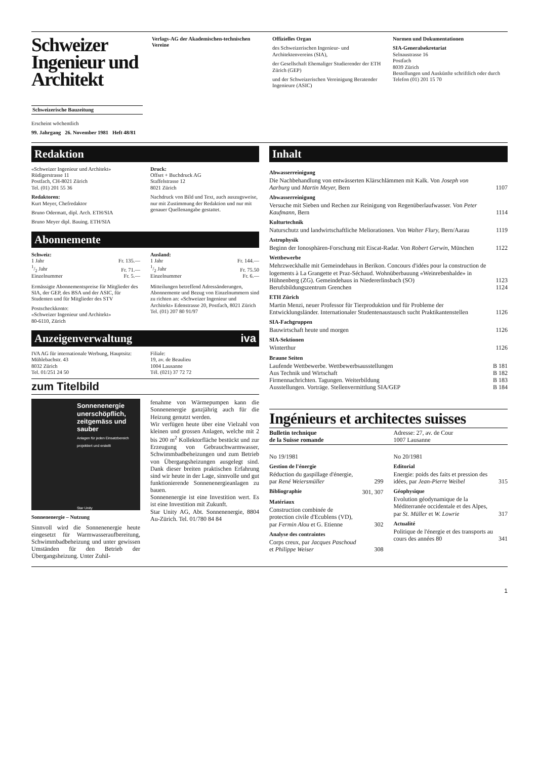Schweizer Ingenieur und Architekt
Schweizerische Bauzeitung
Erscheint wöchentlich
99. Jahrgang 26. November 1981 Heft 48/81
Verlags-AG der Akademischen-technischen Vereine
Offizielles Organ
des Schweizerischen Ingenieur- und Architektenvereins (SIA),
der Gesellschaft Ehemaliger Studierender der ETH Zürich (GEP)
und der Schweizerischen Vereinigung Beratender Ingenieure (ASIC)
Normen und Dokumentationen
SIA-Generalsekretariat
Selnaustrasse 16
Postfach
8039 Zürich
Bestellungen und Auskünfte schriftlich oder durch Telefon (01) 201 15 70
Redaktion
«Schweizer Ingenieur und Architekt»
Rüdigerstrasse 11
Postfach, CH-8021 Zürich
Tel. (01) 201 55 36
Redaktoren:
Kurt Meyer, Chefredaktor
Bruno Odermatt, dipl. Arch. ETH/SIA
Bruno Meyer dipl. Bauing. ETH/SIA
Druck:
Offset + Buchdruck AG
Staffelstrasse 12
8021 Zürich
Nachdruck von Bild und Text, auch auszugsweise, nur mit Zustimmung der Redaktion und nur mit genauer Quellenangabe gestattet.
Abonnemente
| Schweiz: | |
| 1 Jahr | Fr. 135.— |
| 1/2 Jahr | Fr. 71.— |
| Einzelnummer | Fr. 5.— |
Ermässigte Abonnementspreise für Mitglieder des SIA, der GEP, des BSA und der ASIC, für Studenten und für Mitglieder des STV
Postscheckkonto:
«Schweizer Ingenieur und Architekt»
80-6110, Zürich
| Ausland: | |
| 1 Jahr | Fr. 144.— |
| 1/2 Jahr | Fr. 75.50 |
| Einzelnummer | Fr. 6.— |
Mitteilungen betreffend Adressänderungen, Abonnemente und Bezug von Einzelnummern sind zu richten an: «Schweizer Ingenieur und Architekt» Edenstrasse 20, Postfach, 8021 Zürich Tel. (01) 207 80 91/97
Anzeigenverwaltung iva
IVA AG für internationale Werbung, Hauptsitz:
Mühlebachstr. 43
8032 Zürich
Tel. 01/251 24 50
Filiale:
19, av. de Beaulieu
1004 Lausanne
Tél. (021) 37 72 72
zum Titelbild
Sonnenenergie unerschöpflich, zeitgemäss und sauber
Anlagen für jeden Einsatzbereich projektiert und erstellt
Star Unity
Sonnenenergie – Nutzung
Sinnvoll wird die Sonnenenergie heute eingesetzt für Warmwasseraufbereitung, Schwimmbadbeheizung und unter gewissen Umständen für den Betrieb der Übergangsheizung. Unter Zuhil-
fenahme von Wärmepumpen kann die Sonnenenergie ganzjährig auch für die Heizung genutzt werden.
Wir verfügen heute über eine Vielzahl von kleinen und grossen Anlagen, welche mit 2 bis 200 m<sup>2</sup> Kollektorfläche bestückt und zur Erzeugung von Gebrauchwarmwasser, Schwimmbadbeheizungen und zum Betrieb von Übergangsheizungen ausgelegt sind. Dank dieser breiten praktischen Erfahrung sind wir heute in der Lage, sinnvolle und gut funktionierende Sonnenenergieanlagen zu bauen.
Sonnenenergie ist eine Investition wert. Es ist eine Investition mit Zukunft.
Star Unity AG, Abt. Sonnenenergie, 8804 Au-Zürich. Tel. 01/780 84 84
Inhalt
| Abwasserreinigung | |
| Die Nachbehandlung von entwässerten Klärschlämmen mit Kalk. Von Joseph von Aarburg und Martin Meyer, Bern | 1107 |
| Abwasserreinigung | |
| Versuche mit Sieben und Rechen zur Reinigung von Regenüberlaufwasser. Von Peter Kaufmann, Bern | 1114 |
| Kulturtechnik | |
| Naturschutz und landwirtschaftliche Meliorationen. Von Walter Flury, Bern/Aarau | 1119 |
| Astrophysik | |
| Beginn der Ionosphären-Forschung mit Eiscat-Radar. Von Robert Gerwin, München | 1122 |
| Wettbewerbe | |
| Mehrzweckhalle mit Gemeindehaus in Berikon. Concours d'idées pour la construction de logements à La Grangette et Praz-Séchaud. Wohnüberbauung «Weinrebenhalde» in Hühnenberg (ZG). Gemeindehaus in Niedererlinsbach (SO) | 1123 |
| Berufsbildungszentrum Grenchen | 1124 |
| ETH Zürich | |
| Martin Menzi, neuer Professor für Tierproduktion und für Probleme der Entwicklungsländer. Internationaler Studentenaustausch sucht Praktikantenstellen | 1126 |
| SIA-Fachgruppen | |
| Bauwirtschaft heute und morgen | 1126 |
| SIA-Sektionen | |
| Winterthur | 1126 |
| Braune Seiten | |
| Laufende Wettbewerbe. Wettbewerbsausstellungen | B 181 |
| Aus Technik und Wirtschaft | B 182 |
| Firmennachrichten. Tagungen. Weiterbildung | B 183 |
| Ausstellungen. Vorträge. Stellenvermittlung SIA/GEP | B 184 |
Ingénieurs et architectes suisses
Bulletin technique
de la Suisse romande
Adresse: 27, av. de Cour
1007 Lausanne
| No 19/1981 | |
| Gestion de l'énergie | |
| Réduction du gaspillage d'énergie, par René Weiersmüller | 299 |
| Bibliographie | 301, 307 |
| Matériaux | |
| Construction combinée de protection civile d'Ecublens (VD), par Fermin Alou et G. Etienne | 302 |
| Analyse des contraintes | |
| Corps creux, par Jacques Paschoud et Philippe Weiser | 308 |
| No 20/1981 | |
| Editorial | |
| Energie: poids des faits et pression des idées, par Jean-Pierre Weibel | 315 |
| Géophysique | |
| Evolution géodynamique de la Méditerranée occidentale et des Alpes, par St. Müller et W. Lowrie | 317 |
| Actualité | |
| Politique de l'énergie et des transports au cours des années 80 | 341 |
1